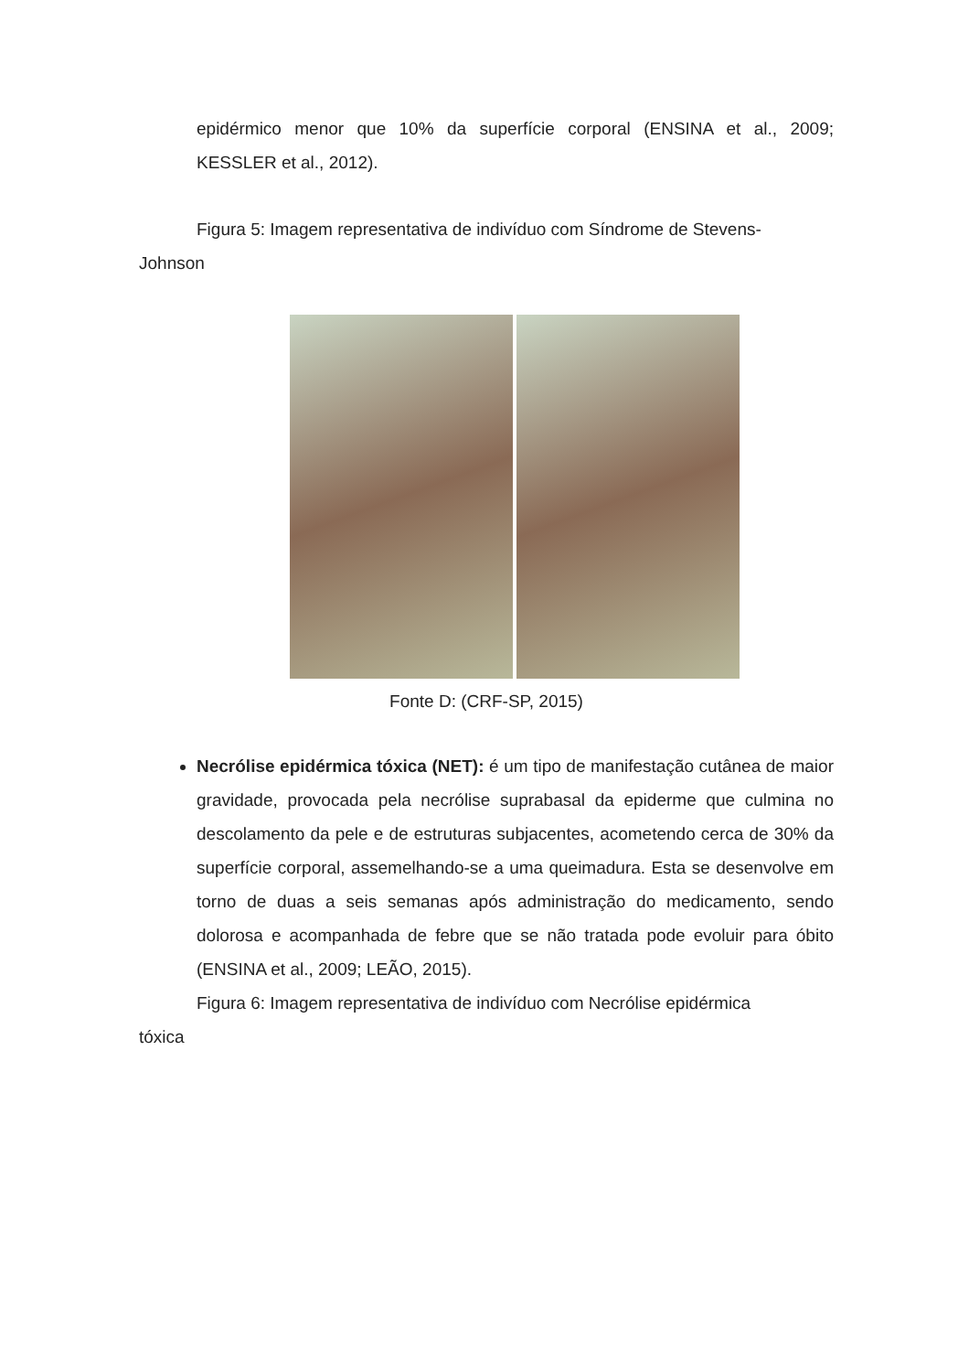epidérmico menor que 10% da superfície corporal (ENSINA et al., 2009; KESSLER et al., 2012).
Figura 5: Imagem representativa de indivíduo com Síndrome de Stevens-
Johnson
Fonte D: (CRF-SP, 2015)
Necrólise epidérmica tóxica (NET): é um tipo de manifestação cutânea de maior gravidade, provocada pela necrólise suprabasal da epiderme que culmina no descolamento da pele e de estruturas subjacentes, acometendo cerca de 30% da superfície corporal, assemelhando-se a uma queimadura. Esta se desenvolve em torno de duas a seis semanas após administração do medicamento, sendo dolorosa e acompanhada de febre que se não tratada pode evoluir para óbito (ENSINA et al., 2009; LEÃO, 2015).
Figura 6: Imagem representativa de indivíduo com Necrólise epidérmica
tóxica